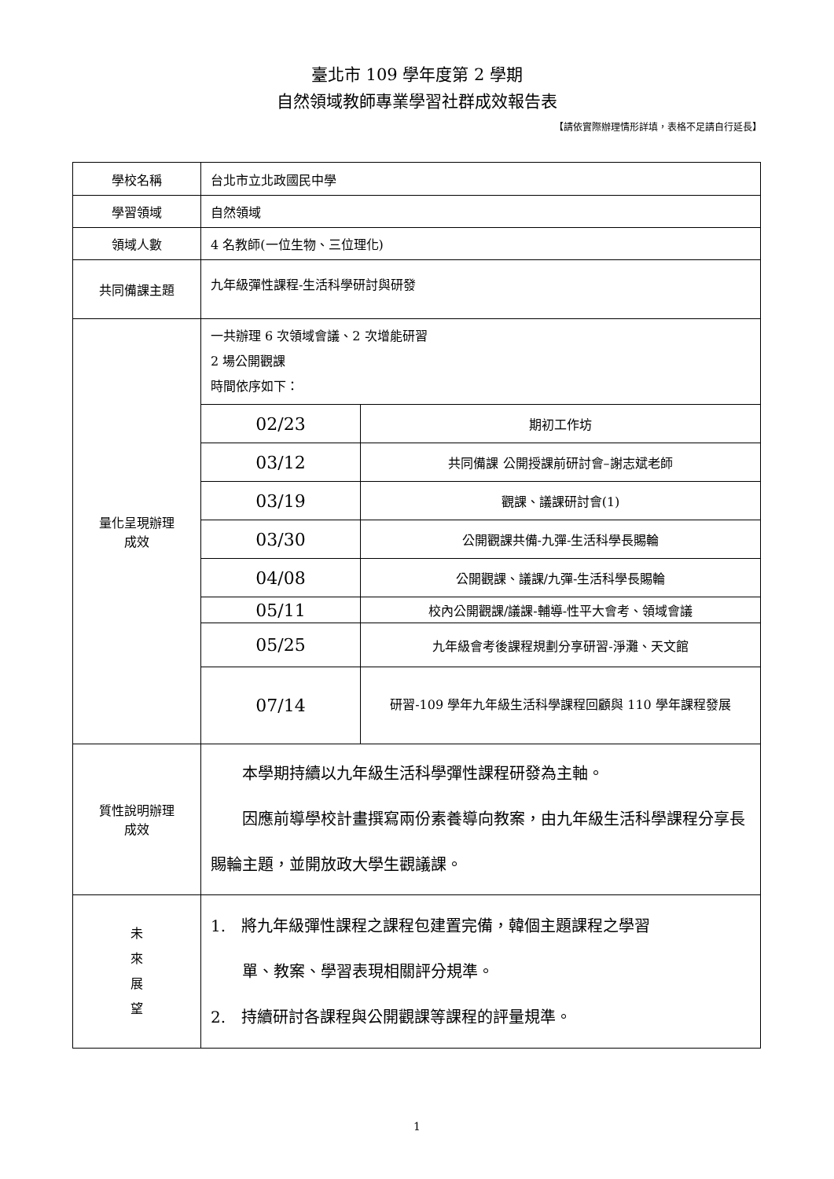臺北市 109 學年度第 2 學期
自然領域教師專業學習社群成效報告表
【請依實際辦理情形詳填，表格不足請自行延長】
| 學校名稱 | 台北市立北政國民中學 |
| 學習領域 | 自然領域 |
| 領域人數 | 4 名教師(一位生物、三位理化) |
| 共同備課主題 | 九年級彈性課程-生活科學研討與研發 |
| 量化呈現辦理 成效 | 一共辦理 6 次領域會議、2 次增能研習 2 場公開觀課 時間依序如下： / 02/23 / 期初工作坊 / / 03/12 / 共同備課 公開授課前研討會–謝志斌老師 / / 03/19 / 觀課、議課研討會(1) / / 03/30 / 公開觀課共備-九彈-生活科學長賜輪 / / 04/08 / 公開觀課、議課/九彈-生活科學長賜輪 / / 05/11 / 校內公開觀課/議課-輔導-性平大會考、領域會議 / / 05/25 / 九年級會考後課程規劃分享研習-淨灘、天文館 / / 07/14 / 研習-109 學年九年級生活科學課程回顧與 110 學年課程發展 / |
| 質性說明辦理 成效 | 本學期持續以九年級生活科學彈性課程研發為主軸。 因應前導學校計畫撰寫兩份素養導向教案，由九年級生活科學課程分享長賜輪主題，並開放政大學生觀議課。 |
| 未 來 展 望 | 1. 將九年級彈性課程之課程包建置完備，韓個主題課程之學習 單、教案、學習表現相關評分規準。 2. 持續研討各課程與公開觀課等課程的評量規準。 |
1